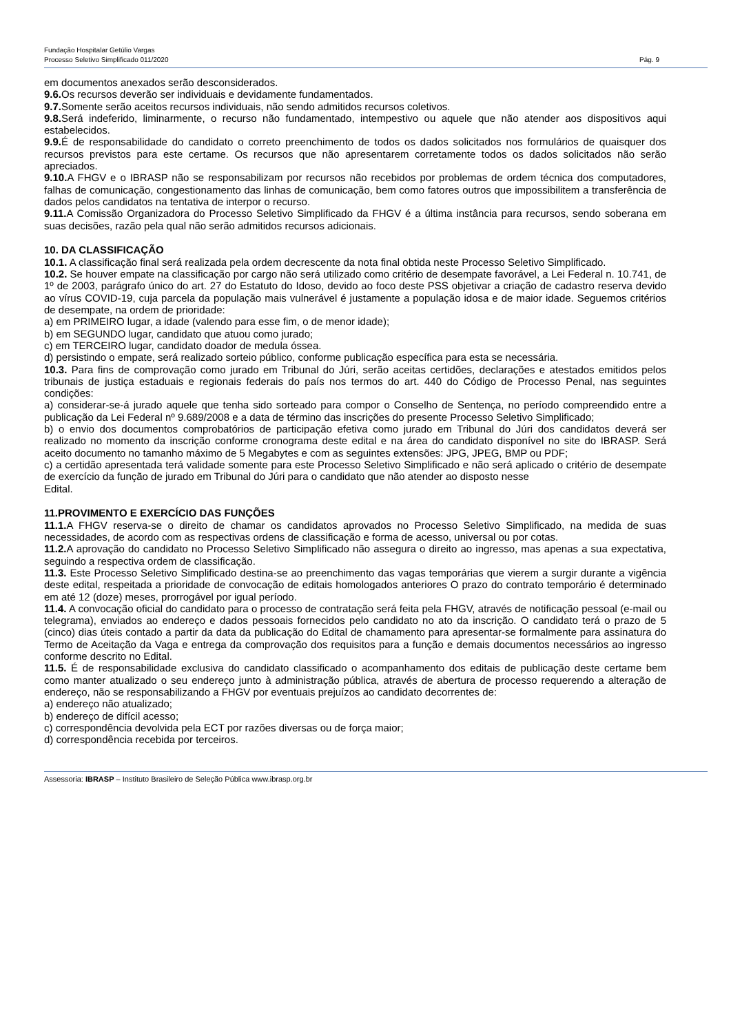Fundação Hospitalar Getúlio Vargas
Processo Seletivo Simplificado 011/2020
Pág. 9
em documentos anexados serão desconsiderados.
9.6. Os recursos deverão ser individuais e devidamente fundamentados.
9.7. Somente serão aceitos recursos individuais, não sendo admitidos recursos coletivos.
9.8. Será indeferido, liminarmente, o recurso não fundamentado, intempestivo ou aquele que não atender aos dispositivos aqui estabelecidos.
9.9. É de responsabilidade do candidato o correto preenchimento de todos os dados solicitados nos formulários de quaisquer dos recursos previstos para este certame. Os recursos que não apresentarem corretamente todos os dados solicitados não serão apreciados.
9.10. A FHGV e o IBRASP não se responsabilizam por recursos não recebidos por problemas de ordem técnica dos computadores, falhas de comunicação, congestionamento das linhas de comunicação, bem como fatores outros que impossibilitem a transferência de dados pelos candidatos na tentativa de interpor o recurso.
9.11. A Comissão Organizadora do Processo Seletivo Simplificado da FHGV é a última instância para recursos, sendo soberana em suas decisões, razão pela qual não serão admitidos recursos adicionais.
10. DA CLASSIFICAÇÃO
10.1. A classificação final será realizada pela ordem decrescente da nota final obtida neste Processo Seletivo Simplificado.
10.2. Se houver empate na classificação por cargo não será utilizado como critério de desempate favorável, a Lei Federal n. 10.741, de 1º de 2003, parágrafo único do art. 27 do Estatuto do Idoso, devido ao foco deste PSS objetivar a criação de cadastro reserva devido ao vírus COVID-19, cuja parcela da população mais vulnerável é justamente a população idosa e de maior idade. Seguemos critérios de desempate, na ordem de prioridade:
a) em PRIMEIRO lugar, a idade (valendo para esse fim, o de menor idade);
b) em SEGUNDO lugar, candidato que atuou como jurado;
c) em TERCEIRO lugar, candidato doador de medula óssea.
d) persistindo o empate, será realizado sorteio público, conforme publicação específica para esta se necessária.
10.3. Para fins de comprovação como jurado em Tribunal do Júri, serão aceitas certidões, declarações e atestados emitidos pelos tribunais de justiça estaduais e regionais federais do país nos termos do art. 440 do Código de Processo Penal, nas seguintes condições:
a) considerar-se-á jurado aquele que tenha sido sorteado para compor o Conselho de Sentença, no período compreendido entre a publicação da Lei Federal nº 9.689/2008 e a data de término das inscrições do presente Processo Seletivo Simplificado;
b) o envio dos documentos comprobatórios de participação efetiva como jurado em Tribunal do Júri dos candidatos deverá ser realizado no momento da inscrição conforme cronograma deste edital e na área do candidato disponível no site do IBRASP. Será aceito documento no tamanho máximo de 5 Megabytes e com as seguintes extensões: JPG, JPEG, BMP ou PDF;
c) a certidão apresentada terá validade somente para este Processo Seletivo Simplificado e não será aplicado o critério de desempate de exercício da função de jurado em Tribunal do Júri para o candidato que não atender ao disposto nesse
Edital.
11.PROVIMENTO E EXERCÍCIO DAS FUNÇÕES
11.1. A FHGV reserva-se o direito de chamar os candidatos aprovados no Processo Seletivo Simplificado, na medida de suas necessidades, de acordo com as respectivas ordens de classificação e forma de acesso, universal ou por cotas.
11.2. A aprovação do candidato no Processo Seletivo Simplificado não assegura o direito ao ingresso, mas apenas a sua expectativa, seguindo a respectiva ordem de classificação.
11.3. Este Processo Seletivo Simplificado destina-se ao preenchimento das vagas temporárias que vierem a surgir durante a vigência deste edital, respeitada a prioridade de convocação de editais homologados anteriores O prazo do contrato temporário é determinado em até 12 (doze) meses, prorrogável por igual período.
11.4. A convocação oficial do candidato para o processo de contratação será feita pela FHGV, através de notificação pessoal (e-mail ou telegrama), enviados ao endereço e dados pessoais fornecidos pelo candidato no ato da inscrição. O candidato terá o prazo de 5 (cinco) dias úteis contado a partir da data da publicação do Edital de chamamento para apresentar-se formalmente para assinatura do Termo de Aceitação da Vaga e entrega da comprovação dos requisitos para a função e demais documentos necessários ao ingresso conforme descrito no Edital.
11.5. É de responsabilidade exclusiva do candidato classificado o acompanhamento dos editais de publicação deste certame bem como manter atualizado o seu endereço junto à administração pública, através de abertura de processo requerendo a alteração de endereço, não se responsabilizando a FHGV por eventuais prejuízos ao candidato decorrentes de:
a) endereço não atualizado;
b) endereço de difícil acesso;
c) correspondência devolvida pela ECT por razões diversas ou de força maior;
d) correspondência recebida por terceiros.
Assessoria: IBRASP – Instituto Brasileiro de Seleção Pública www.ibrasp.org.br